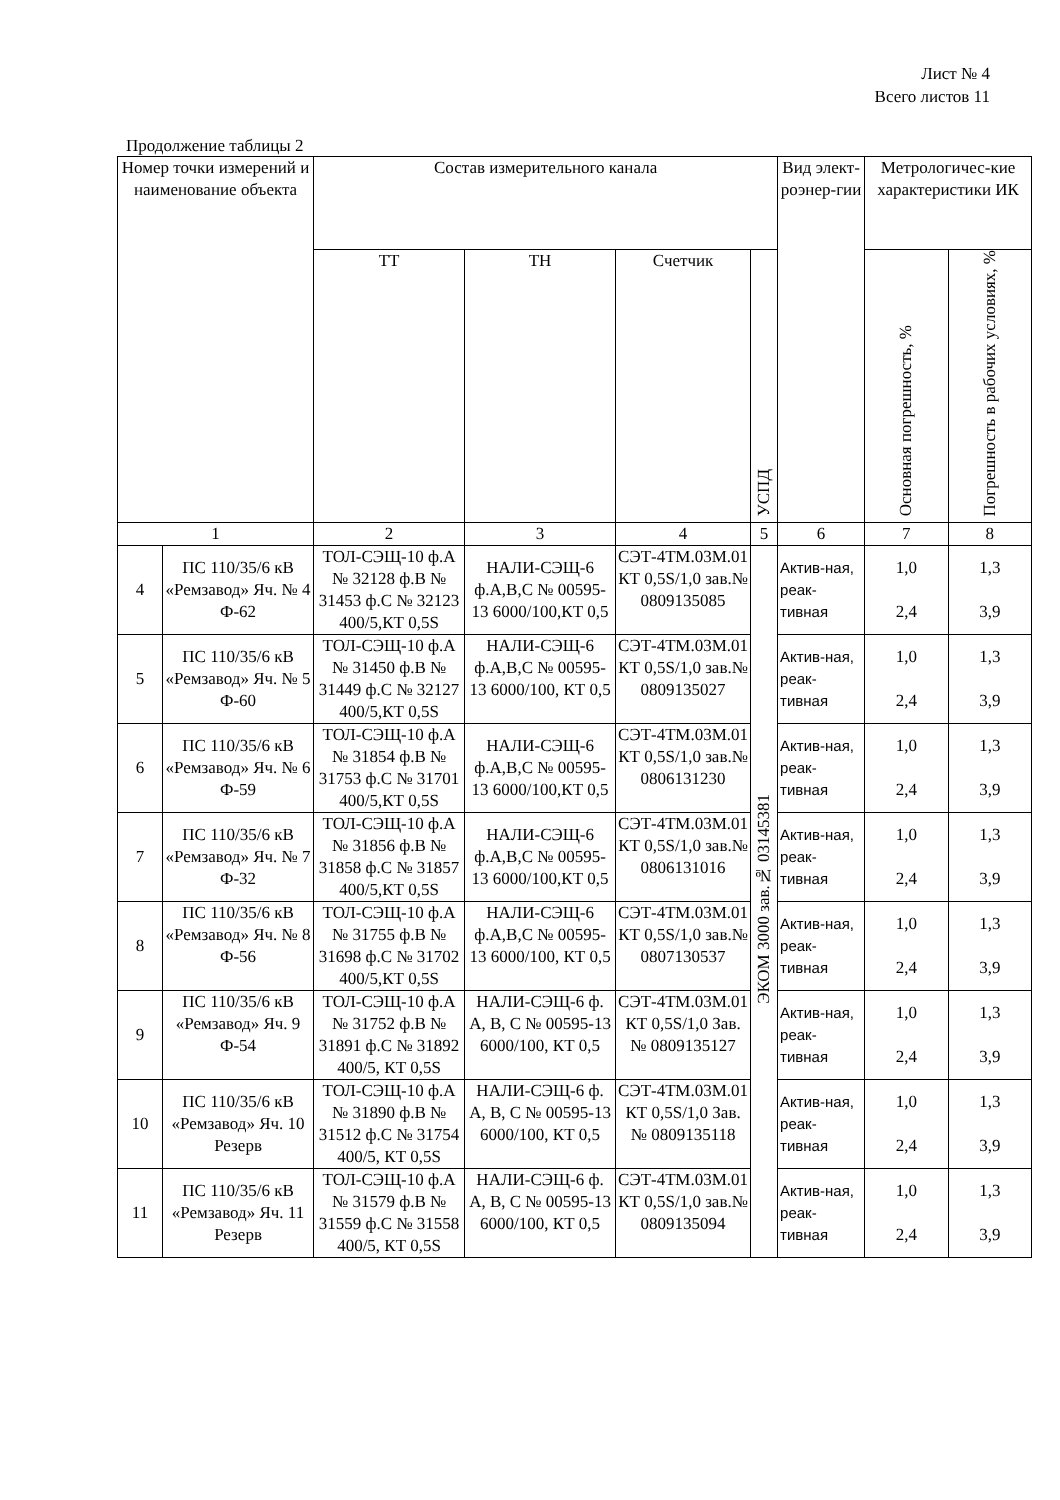Лист № 4
Всего листов 11
Продолжение таблицы 2
| Номер точки измерений и наименование объекта | | Состав измерительного канала | | | | Вид элект-роэнер-гии | Метрологичес-кие характеристики ИК | |
| --- | --- | --- | --- | --- | --- | --- | --- | --- |
| | | ТТ | ТН | Счетчик | УСПД | | Основная погрешность, % | Погрешность в рабочих условиях, % |
| 1 | | 2 | 3 | 4 | 5 | 6 | 7 | 8 |
| 4 | ПС 110/35/6 кВ «Ремзавод» Яч. № 4 Ф-62 | ТОЛ-СЭЩ-10 ф.А № 32128 ф.В № 31453 ф.С № 32123 400/5,КТ 0,5S | НАЛИ-СЭЩ-6 ф.А,В,С № 00595-13 6000/100,КТ 0,5 | СЭТ-4ТМ.03М.01 КТ 0,5S/1,0 зав.№ 0809135085 | ЭКОМ 3000 зав.№ 03145381 | Актив-ная, реак-тивная | 1,0 2,4 | 1,3 3,9 |
| 5 | ПС 110/35/6 кВ «Ремзавод» Яч. № 5 Ф-60 | ТОЛ-СЭЩ-10 ф.А № 31450 ф.В № 31449 ф.С № 32127 400/5,КТ 0,5S | НАЛИ-СЭЩ-6 ф.А,В,С № 00595-13 6000/100, КТ 0,5 | СЭТ-4ТМ.03М.01 КТ 0,5S/1,0 зав.№ 0809135027 | | Актив-ная, реак-тивная | 1,0 2,4 | 1,3 3,9 |
| 6 | ПС 110/35/6 кВ «Ремзавод» Яч. № 6 Ф-59 | ТОЛ-СЭЩ-10 ф.А № 31854 ф.В № 31753 ф.С № 31701 400/5,КТ 0,5S | НАЛИ-СЭЩ-6 ф.А,В,С № 00595-13 6000/100,КТ 0,5 | СЭТ-4ТМ.03М.01 КТ 0,5S/1,0 зав.№ 0806131230 | | Актив-ная, реак-тивная | 1,0 2,4 | 1,3 3,9 |
| 7 | ПС 110/35/6 кВ «Ремзавод» Яч. № 7 Ф-32 | ТОЛ-СЭЩ-10 ф.А № 31856 ф.В № 31858 ф.С № 31857 400/5,КТ 0,5S | НАЛИ-СЭЩ-6 ф.А,В,С № 00595-13 6000/100,КТ 0,5 | СЭТ-4ТМ.03М.01 КТ 0,5S/1,0 зав.№ 0806131016 | | Актив-ная, реак-тивная | 1,0 2,4 | 1,3 3,9 |
| 8 | ПС 110/35/6 кВ «Ремзавод» Яч. № 8 Ф-56 | ТОЛ-СЭЩ-10 ф.А № 31755 ф.В № 31698 ф.С № 31702 400/5,КТ 0,5S | НАЛИ-СЭЩ-6 ф.А,В,С № 00595-13 6000/100, КТ 0,5 | СЭТ-4ТМ.03М.01 КТ 0,5S/1,0 зав.№ 0807130537 | | Актив-ная, реак-тивная | 1,0 2,4 | 1,3 3,9 |
| 9 | ПС 110/35/6 кВ «Ремзавод» Яч. 9 Ф-54 | ТОЛ-СЭЩ-10 ф.А № 31752 ф.В № 31891 ф.С № 31892 400/5, КТ 0,5S | НАЛИ-СЭЩ-6 ф. А, В, С № 00595-13 6000/100, КТ 0,5 | СЭТ-4ТМ.03М.01 КТ 0,5S/1,0 Зав. № 0809135127 | | Актив-ная, реак-тивная | 1,0 2,4 | 1,3 3,9 |
| 10 | ПС 110/35/6 кВ «Ремзавод» Яч. 10 Резерв | ТОЛ-СЭЩ-10 ф.А № 31890 ф.В № 31512 ф.С № 31754 400/5, КТ 0,5S | НАЛИ-СЭЩ-6 ф. А, В, С № 00595-13 6000/100, КТ 0,5 | СЭТ-4ТМ.03М.01 КТ 0,5S/1,0 Зав. № 0809135118 | | Актив-ная, реак-тивная | 1,0 2,4 | 1,3 3,9 |
| 11 | ПС 110/35/6 кВ «Ремзавод» Яч. 11 Резерв | ТОЛ-СЭЩ-10 ф.А № 31579 ф.В № 31559 ф.С № 31558 400/5, КТ 0,5S | НАЛИ-СЭЩ-6 ф. А, В, С № 00595-13 6000/100, КТ 0,5 | СЭТ-4ТМ.03М.01 КТ 0,5S/1,0 зав.№ 0809135094 | | Актив-ная, реак-тивная | 1,0 2,4 | 1,3 3,9 |